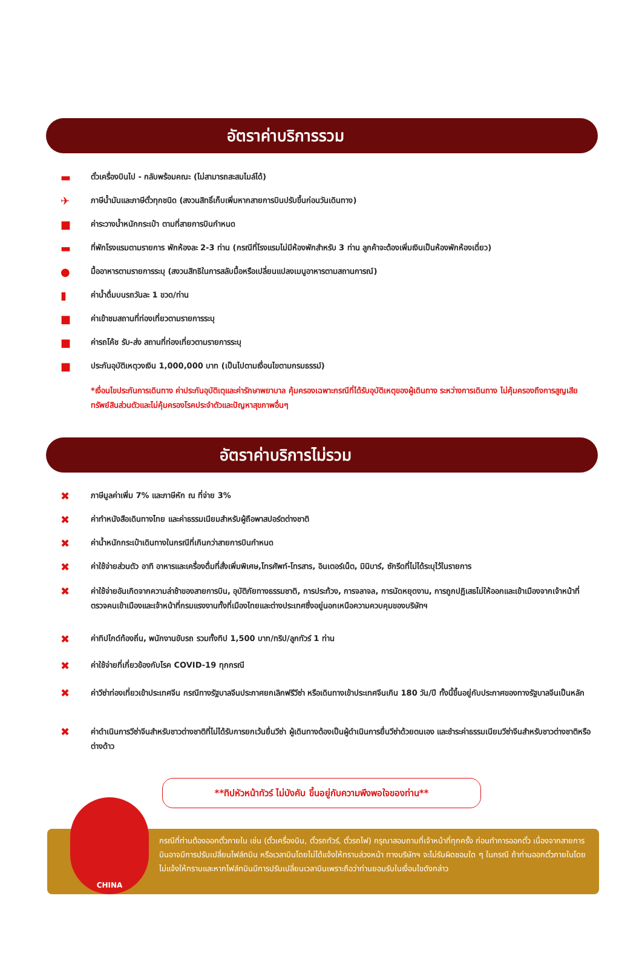อัตราค่าบริการรวม
▬
ตั๋วเครื่องบินไป - กลับพร้อมคณะ (ไม่สามารถสะสมไมล์ได้)
✈
ภาษีน้ำมันและภาษีตั๋วทุกชนิด (สงวนสิทธิ์เก็บเพิ่มหากสายการบินปรับขึ้นก่อนวันเดินทาง)
■
ค่าระวางน้ำหนักกระเป๋า ตามที่สายการบินกำหนด
▬
ที่พักโรงแรมตามรายการ พักห้องละ 2-3 ท่าน (กรณีที่โรงแรมไม่มีห้องพักสำหรับ 3 ท่าน ลูกค้าจะต้องเพิ่มเงินเป็นห้องพักห้องเดี่ยว)
●
มื้ออาหารตามรายการระบุ (สงวนสิทธิในการสลับมื้อหรือเปลี่ยนแปลงเมนูอาหารตามสถานการณ์)
▮
ค่าน้ำดื่มบนรถวันละ 1 ขวด/ท่าน
■
ค่าเข้าชมสถานที่ท่องเที่ยวตามรายการระบุ
■
ค่ารถโค้ช รับ-ส่ง สถานที่ท่องเที่ยวตามรายการระบุ
■
ประกันอุบัติเหตุวงเงิน 1,000,000 บาท (เป็นไปตามเงื่อนไขตามกรมธรรม์)
*เงื่อนไขประกันการเดินทาง ค่าประกันอุบัติเตุและค่ารักษาพยาบาล คุ้มครองเฉพาะกรณีที่ได้รับอุบัติเหตุของผู้เดินทาง ระหว่างการเดินทาง ไม่คุ้มครองถึงการสูญเสียทรัพย์สินส่วนตัวและไม่คุ้มครองโรคประจำตัวและปัญหาสุขภาพอื่นๆ
อัตราค่าบริการไม่รวม
✖
ภาษีมูลค่าเพิ่ม 7% และภาษีหัก ณ ที่จ่าย 3%
✖
ค่าทำหนังสือเดินทางไทย และค่าธรรมเนียมสำหรับผู้ถือพาสปอร์ตต่างชาติ
✖
ค่าน้ำหนักกระเป๋าเดินทางในกรณีที่เกินกว่าสายการบินกำหนด
✖
ค่าใช้จ่ายส่วนตัว อาทิ อาหารและเครื่องดื่มที่สั่งเพิ่มพิเศษ,โทรศัพท์-โทรสาร, อินเตอร์เน็ต, มินิบาร์, ซักรีดที่ไม่ได้ระบุไว้ในรายการ
✖
ค่าใช้จ่ายอันเกิดจากความล่าช้าของสายการบิน, อุบัติภัยทางธรรมชาติ, การประท้วง, การจลาจล, การนัดหยุดงาน, การถูกปฏิเสธไม่ให้ออกและเข้าเมืองจากเจ้าหน้าที่ตรวจคนเข้าเมืองและเจ้าหน้าที่กรมแรงงานทั้งที่เมืองไทยและต่างประเทศซึ่งอยู่นอกเหนือความควบคุมของบริษัทฯ
✖
ค่าทิปไกด์ท้องถิ่น, พนักงานขับรถ รวมทั้งทิป 1,500 บาท/ทริป/ลูกทัวร์ 1 ท่าน
✖
ค่าใช้จ่ายที่เกี่ยวข้องกับโรค COVID-19 ทุกกรณี
✖
ค่าวีซ่าท่องเที่ยวเข้าประเทศจีน กรณีทางรัฐบาลจีนประกาศยกเลิกฟรีวีซ่า หรือเดินทางเข้าประเทศจีนเกิน 180 วัน/ปี ทั้งนี้ขึ้นอยู่กับประกาศของทางรัฐบาลจีนเป็นหลัก
✖
ค่าดำเนินการวีซ่าจีนสำหรับชาวต่างชาติที่ไม่ได้รับการยกเว้นยื่นวีซ่า ผู้เดินทางต้องเป็นผู้ดำเนินการยื่นวีซ่าด้วยตนเอง และชำระค่าธรรมเนียมวีซ่าจีนสำหรับชาวต่างชาติหรือต่างด้าว
**ทิปหัวหน้าทัวร์ ไม่บังคับ ขึ้นอยู่กับความพึงพอใจของท่าน**
กรณีที่ท่านต้องออกตั๋วภายใน เช่น (ตั๋วเครื่องบิน, ตั๋วรถทัวร์, ตั๋วรถไฟ) กรุณาสอบถามที่เจ้าหน้าที่ทุกครั้ง ก่อนทำการออกตั๋ว เนื่องจากสายการบินอาจมีการปรับเปลี่ยนไฟล์ทบิน หรือเวลาบินโดยไม่ได้แจ้งให้ทราบล่วงหน้า ทางบริษัทฯ จะไม่รับผิดชอบใด ๆ ในกรณี ถ้าท่านออกตั๋วภายในโดยไม่แจ้งให้ทราบและหากไฟล์ทบินมีการปรับเปลี่ยนเวลาบินเพราะถือว่าท่านยอมรับในเงื่อนไขดังกล่าว
CHINA